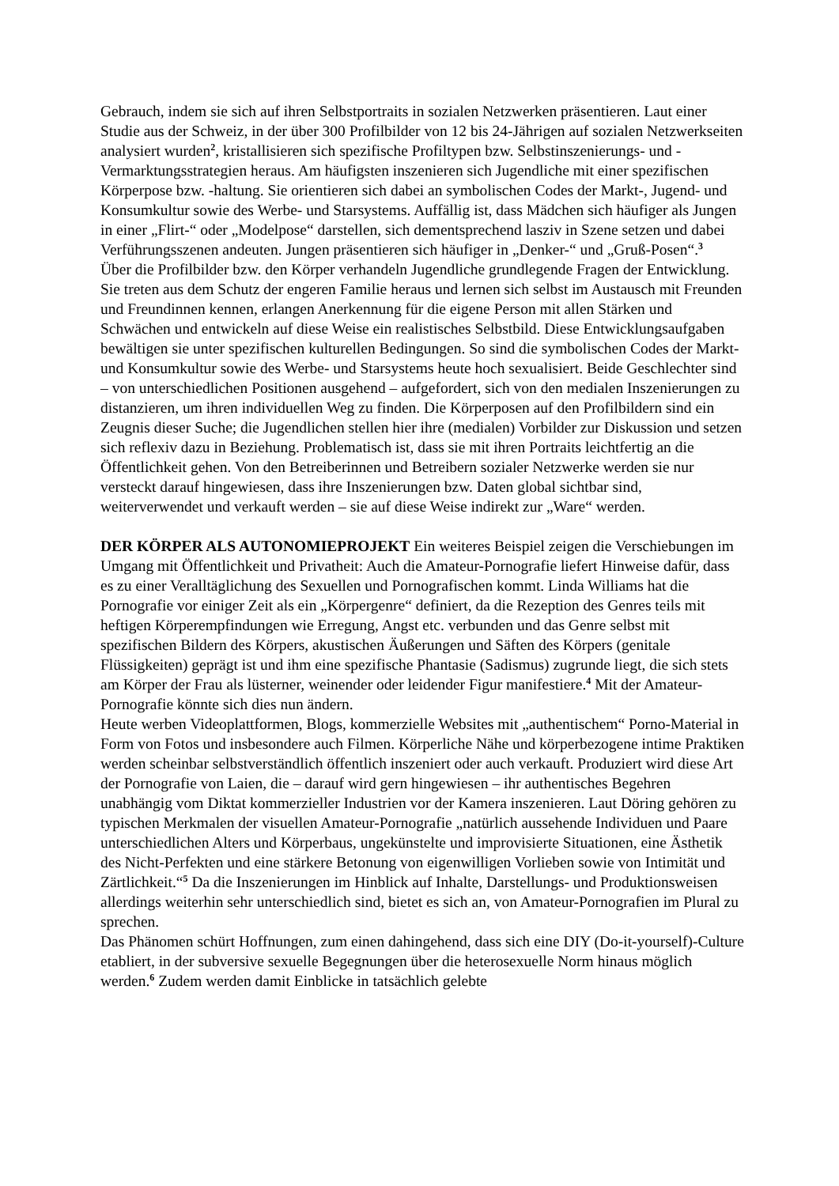Gebrauch, indem sie sich auf ihren Selbstportraits in sozialen Netzwerken präsentieren. Laut einer Studie aus der Schweiz, in der über 300 Profilbilder von 12 bis 24-Jährigen auf sozialen Netzwerkseiten analysiert wurden<sup>2</sup>, kristallisieren sich spezifische Profiltypen bzw. Selbstinszenierungs- und -Vermarktungsstrategien heraus. Am häufigsten inszenieren sich Jugendliche mit einer spezifischen Körperpose bzw. -haltung. Sie orientieren sich dabei an symbolischen Codes der Markt-, Jugend- und Konsumkultur sowie des Werbe- und Starsystems. Auffällig ist, dass Mädchen sich häufiger als Jungen in einer „Flirt-“ oder „Modelpose“ darstellen, sich dementsprechend lasziv in Szene setzen und dabei Verführungsszenen andeuten. Jungen präsentieren sich häufiger in „Denker-“ und „Gruß-Posen“.<sup>3</sup>
Über die Profilbilder bzw. den Körper verhandeln Jugendliche grundlegende Fragen der Entwicklung. Sie treten aus dem Schutz der engeren Familie heraus und lernen sich selbst im Austausch mit Freunden und Freundinnen kennen, erlangen Anerkennung für die eigene Person mit allen Stärken und Schwächen und entwickeln auf diese Weise ein realistisches Selbstbild. Diese Entwicklungsaufgaben bewältigen sie unter spezifischen kulturellen Bedingungen. So sind die symbolischen Codes der Markt- und Konsumkultur sowie des Werbe- und Starsystems heute hoch sexualisiert. Beide Geschlechter sind – von unterschiedlichen Positionen ausgehend – aufgefordert, sich von den medialen Inszenierungen zu distanzieren, um ihren individuellen Weg zu finden. Die Körperposen auf den Profilbildern sind ein Zeugnis dieser Suche; die Jugendlichen stellen hier ihre (medialen) Vorbilder zur Diskussion und setzen sich reflexiv dazu in Beziehung. Problematisch ist, dass sie mit ihren Portraits leichtfertig an die Öffentlichkeit gehen. Von den Betreiberinnen und Betreibern sozialer Netzwerke werden sie nur versteckt darauf hingewiesen, dass ihre Inszenierungen bzw. Daten global sichtbar sind, weiterverwendet und verkauft werden – sie auf diese Weise indirekt zur „Ware“ werden.
DER KÖRPER ALS AUTONOMIEPROJEKT Ein weiteres Beispiel zeigen die Verschiebungen im Umgang mit Öffentlichkeit und Privatheit: Auch die Amateur-Pornografie liefert Hinweise dafür, dass es zu einer Veralltäglichung des Sexuellen und Pornografischen kommt. Linda Williams hat die Pornografie vor einiger Zeit als ein „Körpergenre“ definiert, da die Rezeption des Genres teils mit heftigen Körperempfindungen wie Erregung, Angst etc. verbunden und das Genre selbst mit spezifischen Bildern des Körpers, akustischen Äußerungen und Säften des Körpers (genitale Flüssigkeiten) geprägt ist und ihm eine spezifische Phantasie (Sadismus) zugrunde liegt, die sich stets am Körper der Frau als lüsterner, weinender oder leidender Figur manifestiere.<sup>4</sup> Mit der Amateur-Pornografie könnte sich dies nun ändern.
Heute werben Videoplattformen, Blogs, kommerzielle Websites mit „authentischem“ Porno-Material in Form von Fotos und insbesondere auch Filmen. Körperliche Nähe und körperbezogene intime Praktiken werden scheinbar selbstverständlich öffentlich inszeniert oder auch verkauft. Produziert wird diese Art der Pornografie von Laien, die – darauf wird gern hingewiesen – ihr authentisches Begehren unabhängig vom Diktat kommerzieller Industrien vor der Kamera inszenieren. Laut Döring gehören zu typischen Merkmalen der visuellen Amateur-Pornografie „natürlich aussehende Individuen und Paare unterschiedlichen Alters und Körperbaus, ungekünstelte und improvisierte Situationen, eine Ästhetik des Nicht-Perfekten und eine stärkere Betonung von eigenwilligen Vorlieben sowie von Intimität und Zärtlichkeit.“<sup>5</sup> Da die Inszenierungen im Hinblick auf Inhalte, Darstellungs- und Produktionsweisen allerdings weiterhin sehr unterschiedlich sind, bietet es sich an, von Amateur-Pornografien im Plural zu sprechen.
Das Phänomen schürt Hoffnungen, zum einen dahingehend, dass sich eine DIY (Do-it-yourself)-Culture etabliert, in der subversive sexuelle Begegnungen über die heterosexuelle Norm hinaus möglich werden.<sup>6</sup> Zudem werden damit Einblicke in tatsächlich gelebte